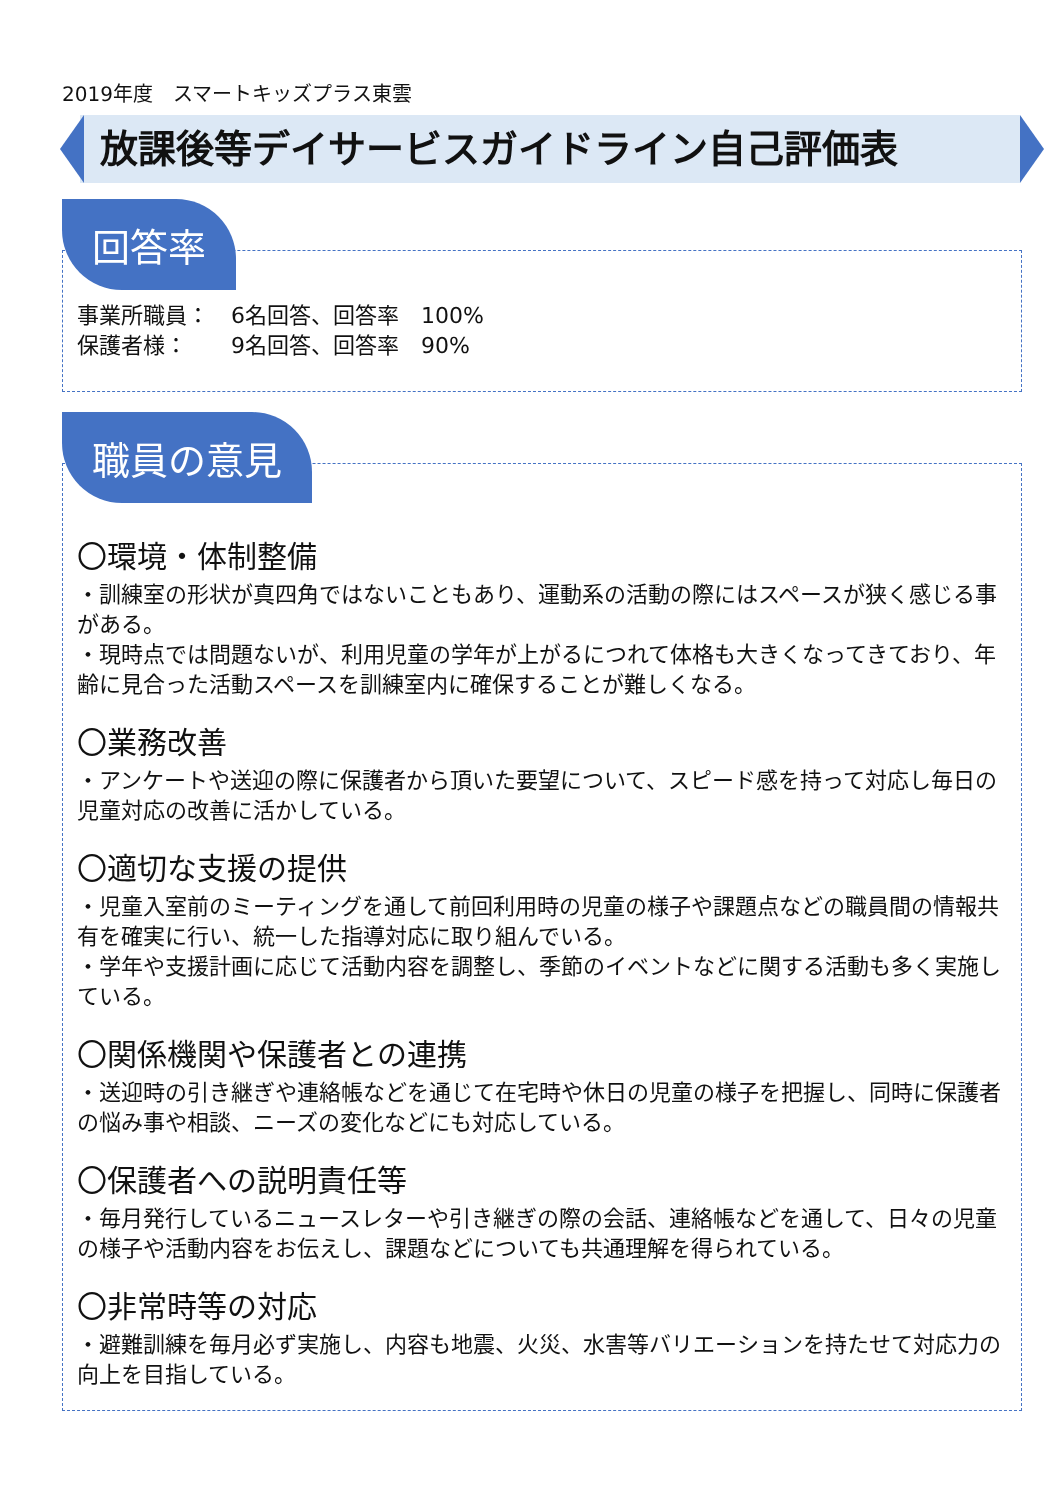2019年度　スマートキッズプラス東雲
放課後等デイサービスガイドライン自己評価表
回答率
事業所職員：　6名回答、回答率　100%
保護者様：　　9名回答、回答率　90%
職員の意見
〇環境・体制整備
・訓練室の形状が真四角ではないこともあり、運動系の活動の際にはスペースが狭く感じる事がある。
・現時点では問題ないが、利用児童の学年が上がるにつれて体格も大きくなってきており、年齢に見合った活動スペースを訓練室内に確保することが難しくなる。
〇業務改善
・アンケートや送迎の際に保護者から頂いた要望について、スピード感を持って対応し毎日の児童対応の改善に活かしている。
〇適切な支援の提供
・児童入室前のミーティングを通して前回利用時の児童の様子や課題点などの職員間の情報共有を確実に行い、統一した指導対応に取り組んでいる。
・学年や支援計画に応じて活動内容を調整し、季節のイベントなどに関する活動も多く実施している。
〇関係機関や保護者との連携
・送迎時の引き継ぎや連絡帳などを通じて在宅時や休日の児童の様子を把握し、同時に保護者の悩み事や相談、ニーズの変化などにも対応している。
〇保護者への説明責任等
・毎月発行しているニュースレターや引き継ぎの際の会話、連絡帳などを通して、日々の児童の様子や活動内容をお伝えし、課題などについても共通理解を得られている。
〇非常時等の対応
・避難訓練を毎月必ず実施し、内容も地震、火災、水害等バリエーションを持たせて対応力の向上を目指している。